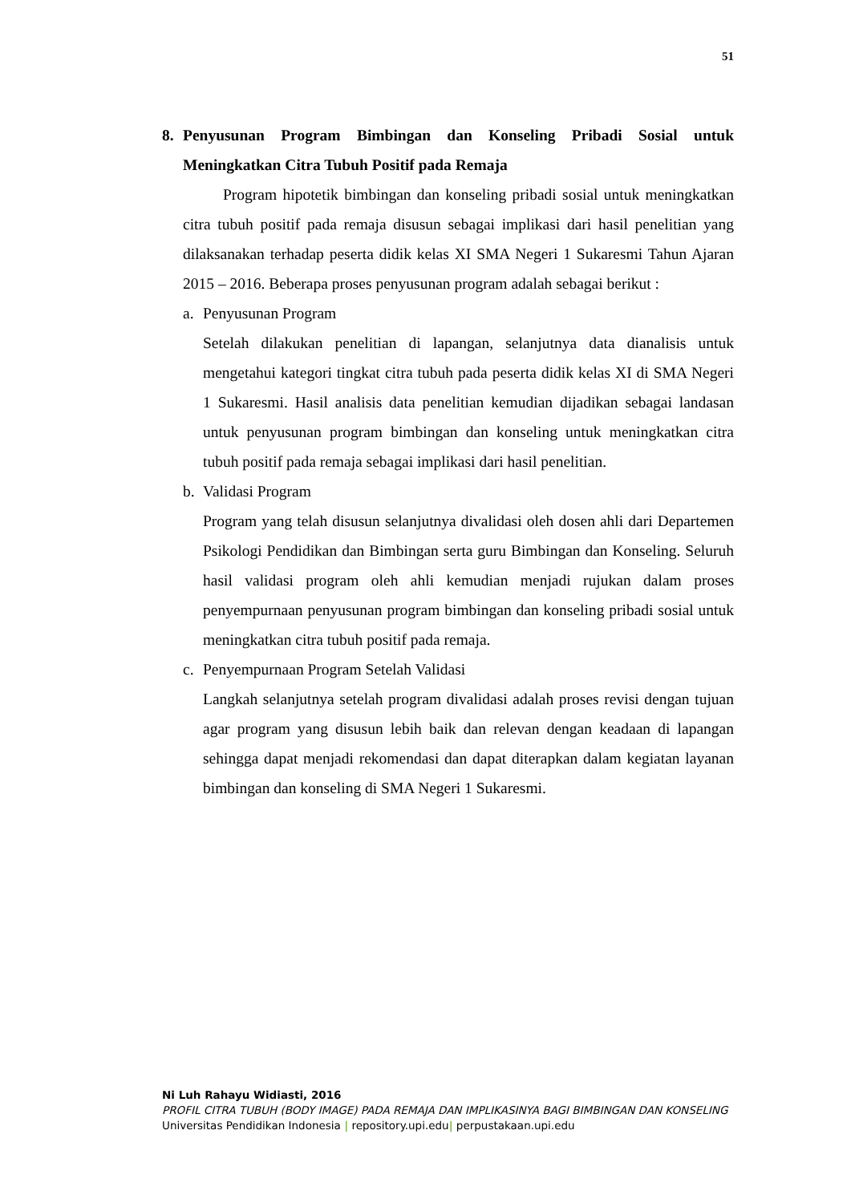51
8. Penyusunan Program Bimbingan dan Konseling Pribadi Sosial untuk Meningkatkan Citra Tubuh Positif pada Remaja
Program hipotetik bimbingan dan konseling pribadi sosial untuk meningkatkan citra tubuh positif pada remaja disusun sebagai implikasi dari hasil penelitian yang dilaksanakan terhadap peserta didik kelas XI SMA Negeri 1 Sukaresmi Tahun Ajaran 2015 – 2016. Beberapa proses penyusunan program adalah sebagai berikut :
a. Penyusunan Program
Setelah dilakukan penelitian di lapangan, selanjutnya data dianalisis untuk mengetahui kategori tingkat citra tubuh pada peserta didik kelas XI di SMA Negeri 1 Sukaresmi. Hasil analisis data penelitian kemudian dijadikan sebagai landasan untuk penyusunan program bimbingan dan konseling untuk meningkatkan citra tubuh positif pada remaja sebagai implikasi dari hasil penelitian.
b. Validasi Program
Program yang telah disusun selanjutnya divalidasi oleh dosen ahli dari Departemen Psikologi Pendidikan dan Bimbingan serta guru Bimbingan dan Konseling. Seluruh hasil validasi program oleh ahli kemudian menjadi rujukan dalam proses penyempurnaan penyusunan program bimbingan dan konseling pribadi sosial untuk meningkatkan citra tubuh positif pada remaja.
c. Penyempurnaan Program Setelah Validasi
Langkah selanjutnya setelah program divalidasi adalah proses revisi dengan tujuan agar program yang disusun lebih baik dan relevan dengan keadaan di lapangan sehingga dapat menjadi rekomendasi dan dapat diterapkan dalam kegiatan layanan bimbingan dan konseling di SMA Negeri 1 Sukaresmi.
Ni Luh Rahayu Widiasti, 2016
PROFIL CITRA TUBUH (BODY IMAGE) PADA REMAJA DAN IMPLIKASINYA BAGI BIMBINGAN DAN KONSELING
Universitas Pendidikan Indonesia | repository.upi.edu| perpustakaan.upi.edu